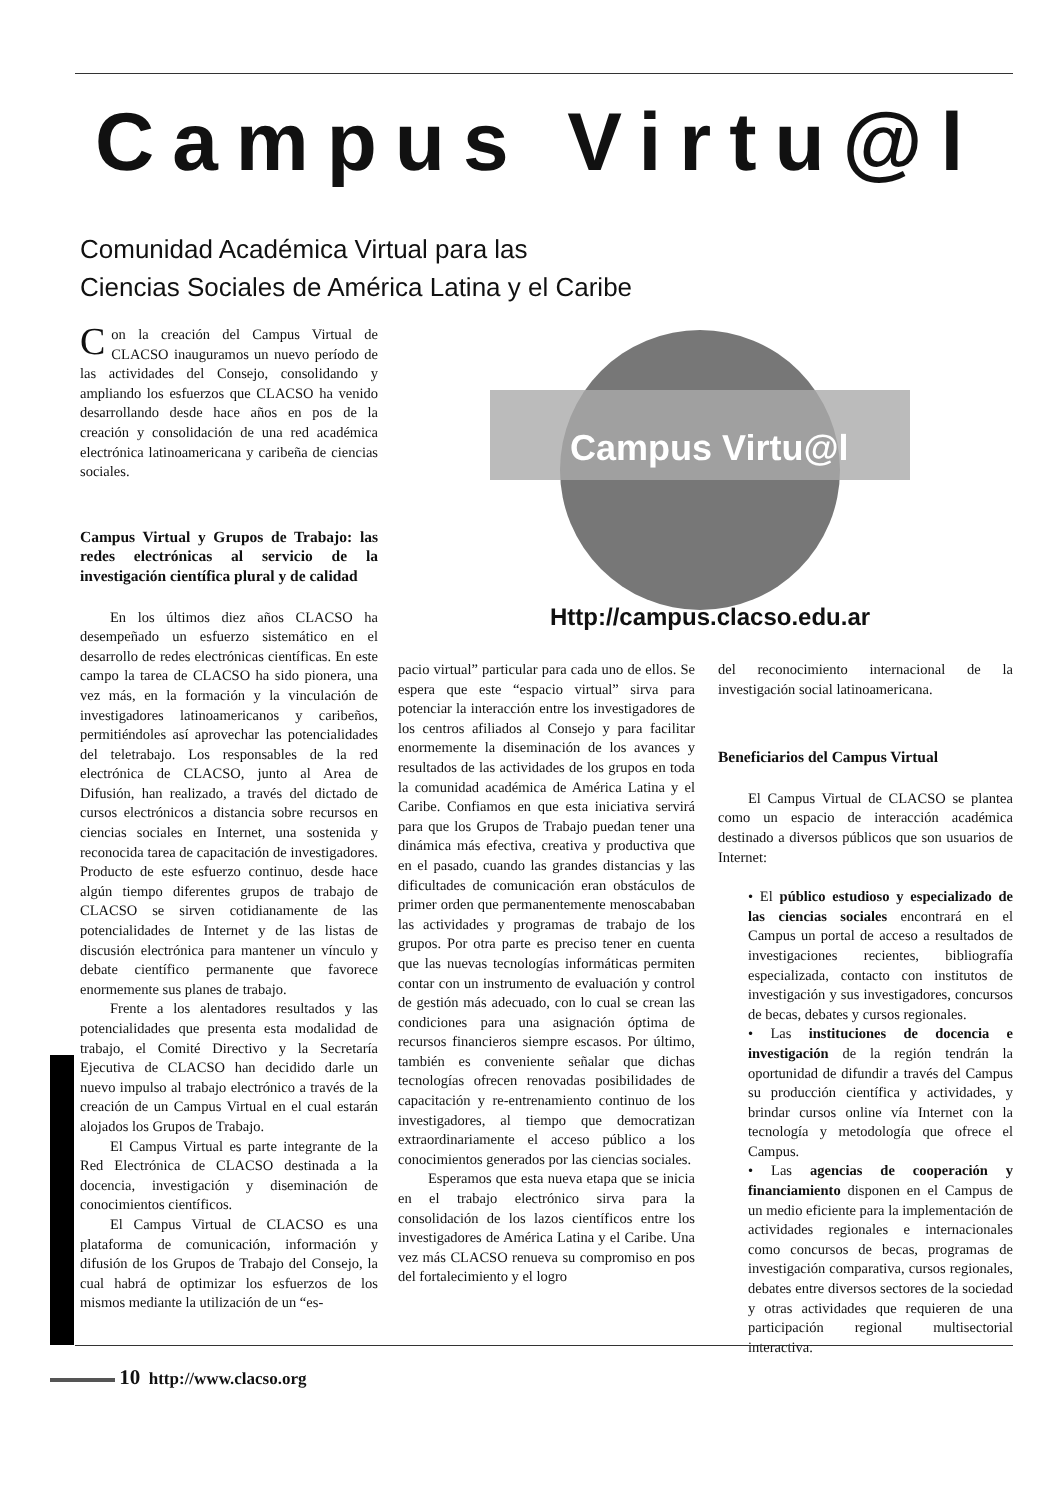Campus Virtu@l
Comunidad Académica Virtual para las
Ciencias Sociales de América Latina y el Caribe
Con la creación del Campus Virtual de CLACSO inauguramos un nuevo período de las actividades del Consejo, consolidando y ampliando los esfuerzos que CLACSO ha venido desarrollando desde hace años en pos de la creación y consolidación de una red académica electrónica latinoamericana y caribeña de ciencias sociales.
Campus Virtual y Grupos de Trabajo: las redes electrónicas al servicio de la investigación científica plural y de calidad
En los últimos diez años CLACSO ha desempeñado un esfuerzo sistemático en el desarrollo de redes electrónicas científicas. En este campo la tarea de CLACSO ha sido pionera, una vez más, en la formación y la vinculación de investigadores latinoamericanos y caribeños, permitiéndoles así aprovechar las potencialidades del teletrabajo. Los responsables de la red electrónica de CLACSO, junto al Area de Difusión, han realizado, a través del dictado de cursos electrónicos a distancia sobre recursos en ciencias sociales en Internet, una sostenida y reconocida tarea de capacitación de investigadores. Producto de este esfuerzo continuo, desde hace algún tiempo diferentes grupos de trabajo de CLACSO se sirven cotidianamente de las potencialidades de Internet y de las listas de discusión electrónica para mantener un vínculo y debate científico permanente que favorece enormemente sus planes de trabajo.
Frente a los alentadores resultados y las potencialidades que presenta esta modalidad de trabajo, el Comité Directivo y la Secretaría Ejecutiva de CLACSO han decidido darle un nuevo impulso al trabajo electrónico a través de la creación de un Campus Virtual en el cual estarán alojados los Grupos de Trabajo.
El Campus Virtual es parte integrante de la Red Electrónica de CLACSO destinada a la docencia, investigación y diseminación de conocimientos científicos.
El Campus Virtual de CLACSO es una plataforma de comunicación, información y difusión de los Grupos de Trabajo del Consejo, la cual habrá de optimizar los esfuerzos de los mismos mediante la utilización de un “es-
Campus Virtu@l
Http://campus.clacso.edu.ar
pacio virtual” particular para cada uno de ellos. Se espera que este “espacio virtual” sirva para potenciar la interacción entre los investigadores de los centros afiliados al Consejo y para facilitar enormemente la diseminación de los avances y resultados de las actividades de los grupos en toda la comunidad académica de América Latina y el Caribe. Confiamos en que esta iniciativa servirá para que los Grupos de Trabajo puedan tener una dinámica más efectiva, creativa y productiva que en el pasado, cuando las grandes distancias y las dificultades de comunicación eran obstáculos de primer orden que permanentemente menoscababan las actividades y programas de trabajo de los grupos. Por otra parte es preciso tener en cuenta que las nuevas tecnologías informáticas permiten contar con un instrumento de evaluación y control de gestión más adecuado, con lo cual se crean las condiciones para una asignación óptima de recursos financieros siempre escasos. Por último, también es conveniente señalar que dichas tecnologías ofrecen renovadas posibilidades de capacitación y re-entrenamiento continuo de los investigadores, al tiempo que democratizan extraordinariamente el acceso público a los conocimientos generados por las ciencias sociales.
Esperamos que esta nueva etapa que se inicia en el trabajo electrónico sirva para la consolidación de los lazos científicos entre los investigadores de América Latina y el Caribe. Una vez más CLACSO renueva su compromiso en pos del fortalecimiento y el logro
del reconocimiento internacional de la investigación social latinoamericana.
Beneficiarios del Campus Virtual
El Campus Virtual de CLACSO se plantea como un espacio de interacción académica destinado a diversos públicos que son usuarios de Internet:
• El público estudioso y especializado de las ciencias sociales encontrará en el Campus un portal de acceso a resultados de investigaciones recientes, bibliografía especializada, contacto con institutos de investigación y sus investigadores, concursos de becas, debates y cursos regionales.
• Las instituciones de docencia e investigación de la región tendrán la oportunidad de difundir a través del Campus su producción científica y actividades, y brindar cursos online vía Internet con la tecnología y metodología que ofrece el Campus.
• Las agencias de cooperación y financiamiento disponen en el Campus de un medio eficiente para la implementación de actividades regionales e internacionales como concursos de becas, programas de investigación comparativa, cursos regionales, debates entre diversos sectores de la sociedad y otras actividades que requieren de una participación regional multisectorial interactiva.
10 http://www.clacso.org